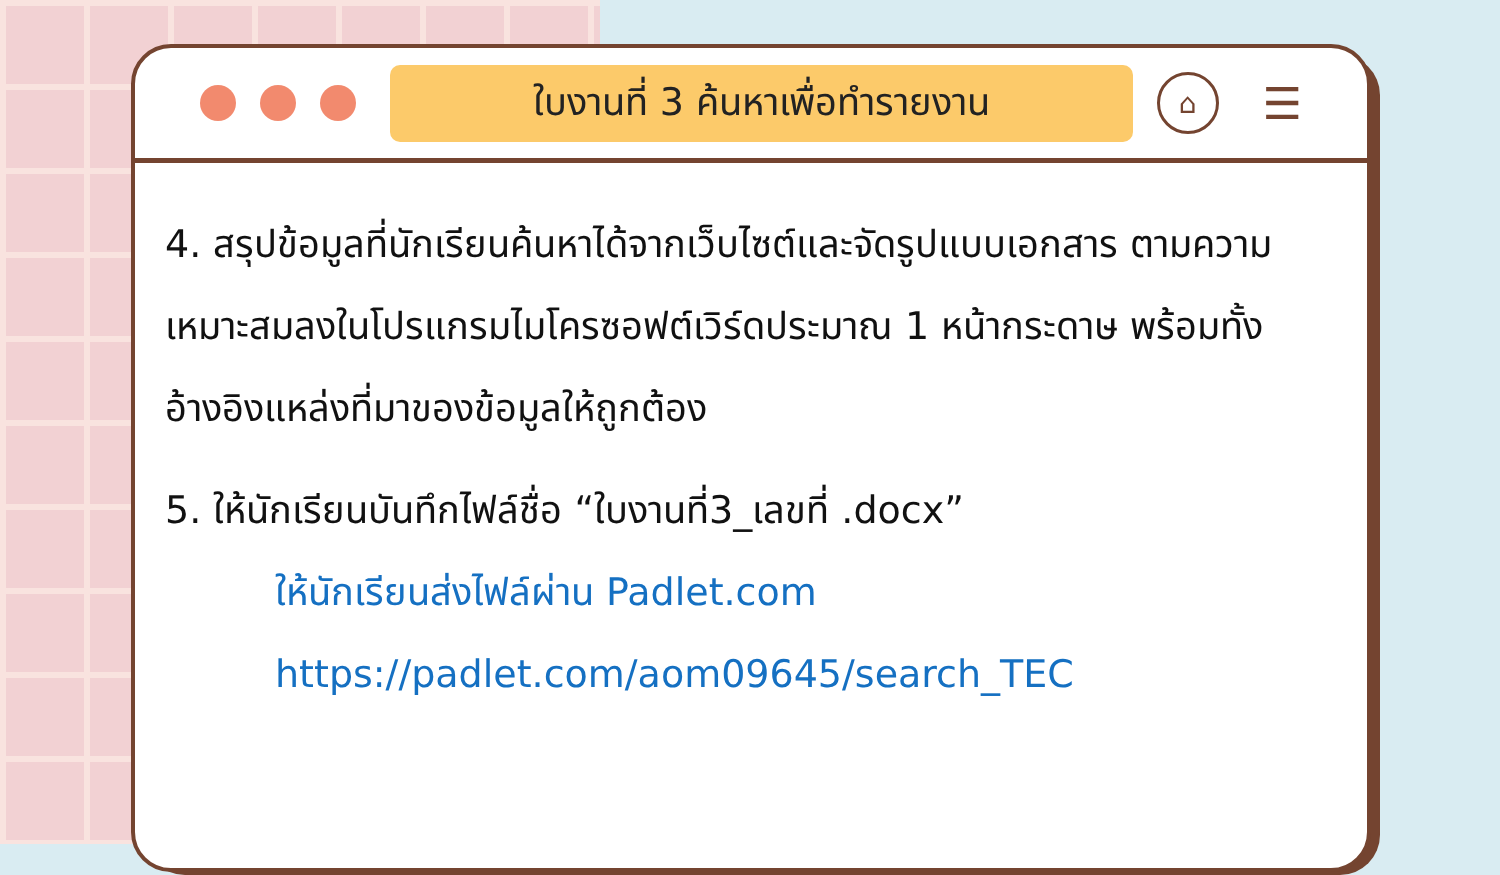ใบงานที่ 3 ค้นหาเพื่อทำรายงาน
⌂
☰
4. สรุปข้อมูลที่นักเรียนค้นหาได้จากเว็บไซต์และจัดรูปแบบเอกสาร ตามความเหมาะสมลงในโปรแกรมไมโครซอฟต์เวิร์ดประมาณ 1 หน้ากระดาษ พร้อมทั้งอ้างอิงแหล่งที่มาของข้อมูลให้ถูกต้อง
5. ให้นักเรียนบันทึกไฟล์ชื่อ “ใบงานที่3_เลขที่ .docx”
ให้นักเรียนส่งไฟล์ผ่าน Padlet.com
https://padlet.com/aom09645/search_TEC